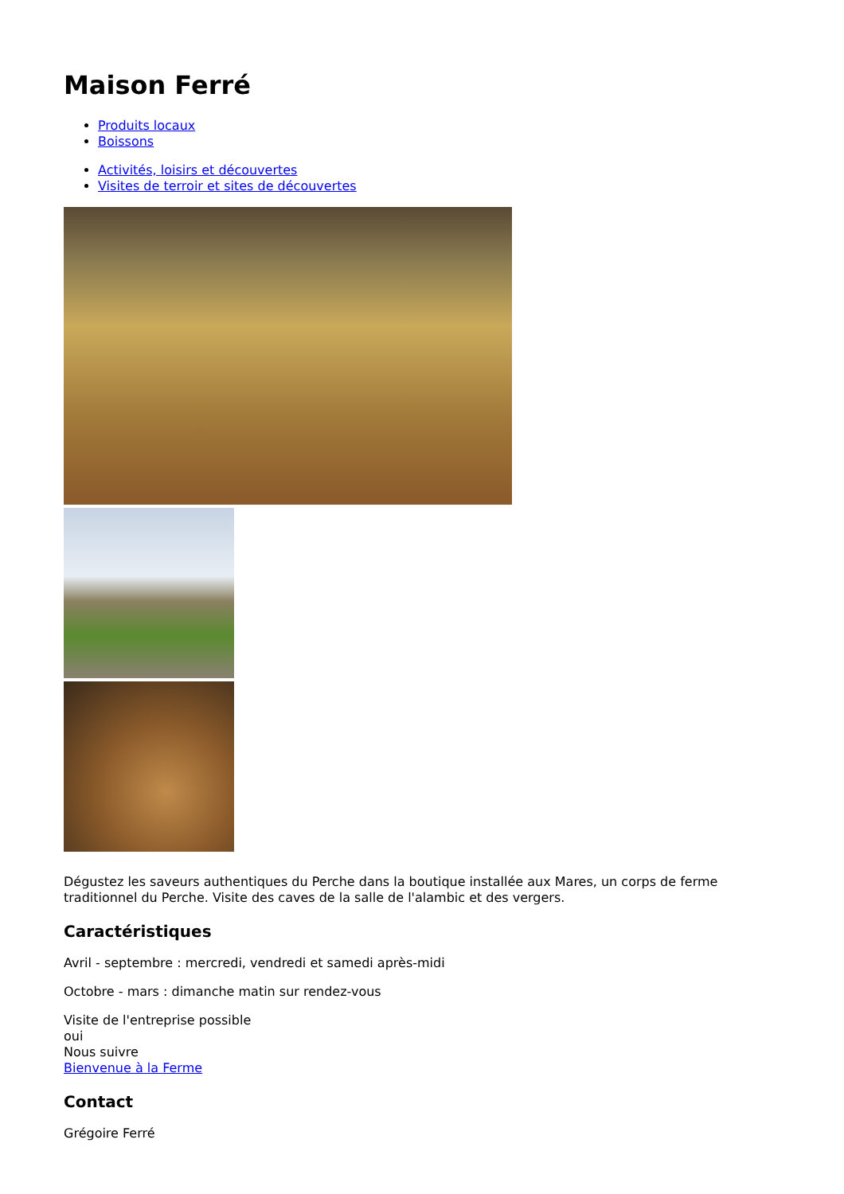Maison Ferré
Produits locaux
Boissons
Activités, loisirs et découvertes
Visites de terroir et sites de découvertes
Dégustez les saveurs authentiques du Perche dans la boutique installée aux Mares, un corps de ferme traditionnel du Perche. Visite des caves de la salle de l'alambic et des vergers.
Caractéristiques
Avril - septembre : mercredi, vendredi et samedi après-midi
Octobre - mars : dimanche matin sur rendez-vous
Visite de l'entreprise possible
oui
Nous suivre
Bienvenue à la Ferme
Contact
Grégoire Ferré